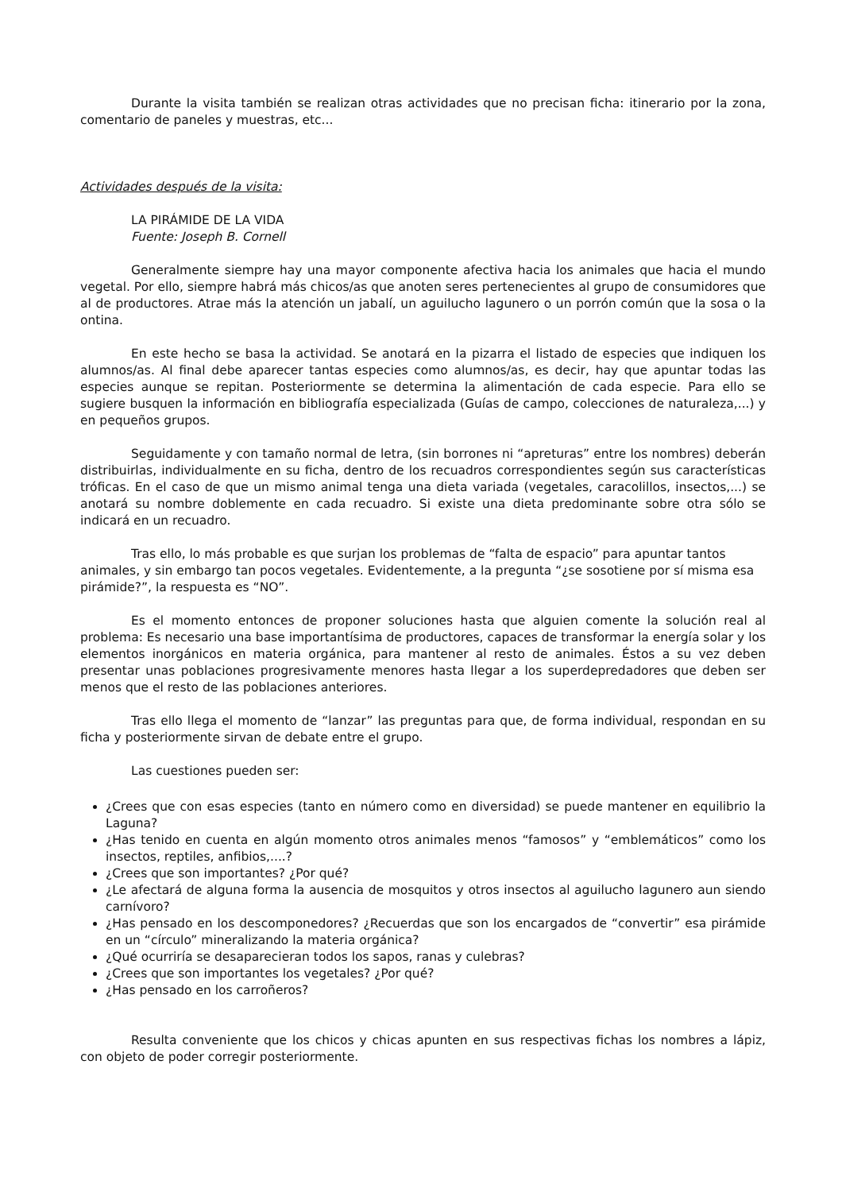Durante la visita también se realizan otras actividades que no precisan ficha: itinerario por la zona, comentario de paneles y muestras, etc...
Actividades después de la visita:
LA PIRÁMIDE DE LA VIDA
Fuente: Joseph B. Cornell
Generalmente siempre hay una mayor componente afectiva hacia los animales que hacia el mundo vegetal. Por ello, siempre habrá más chicos/as que anoten seres pertenecientes al grupo de consumidores que al de productores. Atrae más la atención un jabalí, un aguilucho lagunero o un porrón común que la sosa o la ontina.
En este hecho se basa la actividad. Se anotará en la pizarra el listado de especies que indiquen los alumnos/as. Al final debe aparecer tantas especies como alumnos/as, es decir, hay que apuntar todas las especies aunque se repitan. Posteriormente se determina la alimentación de cada especie. Para ello se sugiere busquen la información en bibliografía especializada (Guías de campo, colecciones de naturaleza,...) y en pequeños grupos.
Seguidamente y con tamaño normal de letra, (sin borrones ni “apreturas” entre los nombres) deberán distribuirlas, individualmente en su ficha, dentro de los recuadros correspondientes según sus características tróficas. En el caso de que un mismo animal tenga una dieta variada (vegetales, caracolillos, insectos,...) se anotará su nombre doblemente en cada recuadro. Si existe una dieta predominante sobre otra sólo se indicará en un recuadro.
Tras ello, lo más probable es que surjan los problemas de “falta de espacio” para apuntar tantos animales, y sin embargo tan pocos vegetales. Evidentemente, a la pregunta “¿se sosotiene por sí misma esa pirámide?”, la respuesta es “NO”.
Es el momento entonces de proponer soluciones hasta que alguien comente la solución real al problema: Es necesario una base importantísima de productores, capaces de transformar la energía solar y los elementos inorgánicos en materia orgánica, para mantener al resto de animales. Éstos a su vez deben presentar unas poblaciones progresivamente menores hasta llegar a los superdepredadores que deben ser menos que el resto de las poblaciones anteriores.
Tras ello llega el momento de “lanzar” las preguntas para que, de forma individual, respondan en su ficha y posteriormente sirvan de debate entre el grupo.
Las cuestiones pueden ser:
¿Crees que con esas especies (tanto en número como en diversidad) se puede mantener en equilibrio la Laguna?
¿Has tenido en cuenta en algún momento otros animales menos “famosos” y “emblemáticos” como los insectos, reptiles, anfibios,....?
¿Crees que son importantes? ¿Por qué?
¿Le afectará de alguna forma la ausencia de mosquitos y otros insectos al aguilucho lagunero aun siendo carnívoro?
¿Has pensado en los descomponedores? ¿Recuerdas que son los encargados de “convertir” esa pirámide en un “círculo” mineralizando la materia orgánica?
¿Qué ocurriría se desaparecieran todos los sapos, ranas y culebras?
¿Crees que son importantes los vegetales? ¿Por qué?
¿Has pensado en los carroñeros?
Resulta conveniente que los chicos y chicas apunten en sus respectivas fichas los nombres a lápiz, con objeto de poder corregir posteriormente.